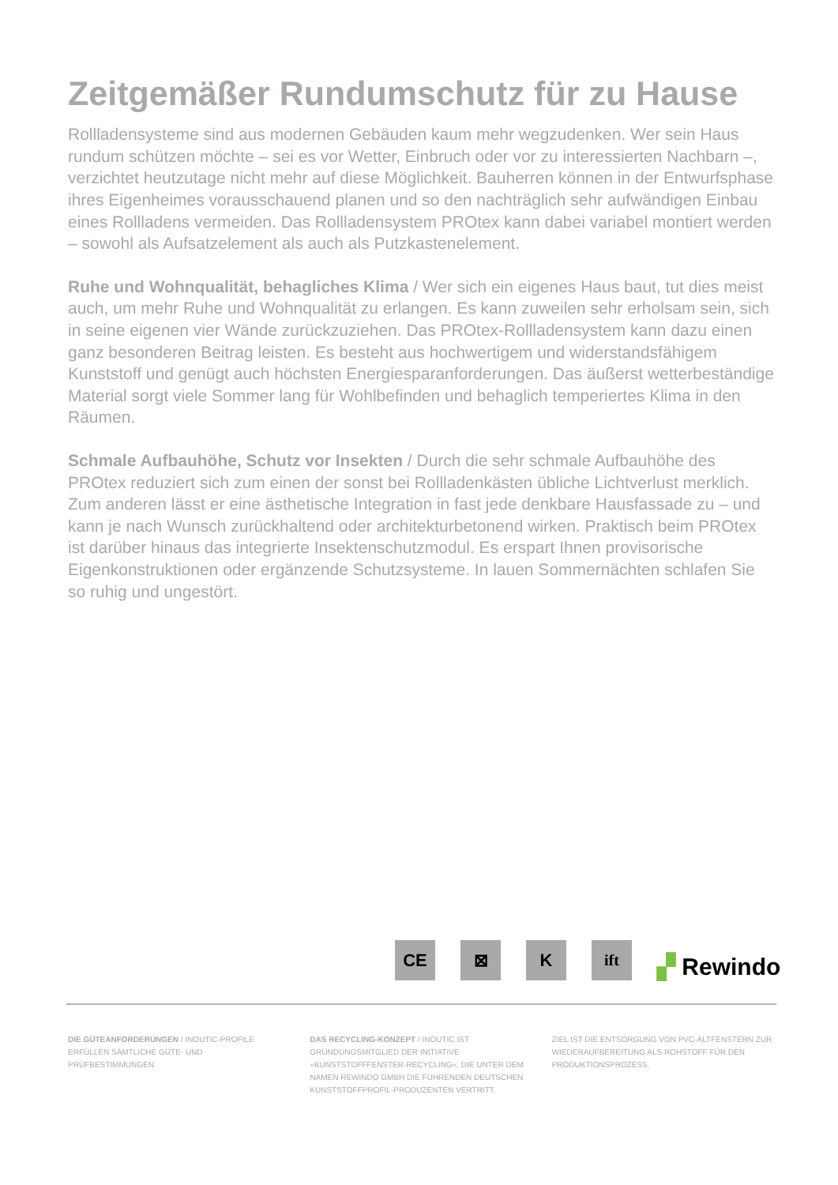Zeitgemäßer Rundumschutz für zu Hause
Rollladensysteme sind aus modernen Gebäuden kaum mehr wegzudenken. Wer sein Haus rundum schützen möchte – sei es vor Wetter, Einbruch oder vor zu interessierten Nachbarn –, verzichtet heutzutage nicht mehr auf diese Möglichkeit. Bauherren können in der Entwurfsphase ihres Eigenheimes vorausschauend planen und so den nachträglich sehr aufwändigen Einbau eines Rollladens vermeiden. Das Rollladensystem PROtex kann dabei variabel montiert werden – sowohl als Aufsatzelement als auch als Putzkastenelement.
Ruhe und Wohnqualität, behagliches Klima / Wer sich ein eigenes Haus baut, tut dies meist auch, um mehr Ruhe und Wohnqualität zu erlangen. Es kann zuweilen sehr erholsam sein, sich in seine eigenen vier Wände zurückzuziehen. Das PROtex-Rollladensystem kann dazu einen ganz besonderen Beitrag leisten. Es besteht aus hochwertigem und widerstandsfähigem Kunststoff und genügt auch höchsten Energiesparanforderungen. Das äußerst wetterbeständige Material sorgt viele Sommer lang für Wohlbefinden und behaglich temperiertes Klima in den Räumen.
Schmale Aufbauhöhe, Schutz vor Insekten / Durch die sehr schmale Aufbauhöhe des PROtex reduziert sich zum einen der sonst bei Rollladenkästen übliche Lichtverlust merklich. Zum anderen lässt er eine ästhetische Integration in fast jede denkbare Hausfassade zu – und kann je nach Wunsch zurückhaltend oder architekturbetonend wirken. Praktisch beim PROtex ist darüber hinaus das integrierte Insektenschutzmodul. Es erspart Ihnen provisorische Eigenkonstruktionen oder ergänzende Schutzsysteme. In lauen Sommernächten schlafen Sie so ruhig und ungestört.
CE
⊠
K
ift
▞ Rewindo
DIE GÜTEANFORDERUNGEN / INOUTIC-PROFILE ERFÜLLEN SÄMTLICHE GÜTE- UND PRÜFBESTIMMUNGEN.
DAS RECYCLING-KONZEPT / INOUTIC IST GRÜNDUNGSMITGLIED DER INITIATIVE »KUNSTSTOFFFENSTER-RECYCLING«, DIE UNTER DEM NAMEN REWINDO GMBH DIE FÜHRENDEN DEUTSCHEN KUNSTSTOFFPROFIL-PRODUZENTEN VERTRITT.
ZIEL IST DIE ENTSORGUNG VON PVC-ALTFENSTERN ZUR WIEDERAUFBEREITUNG ALS ROHSTOFF FÜR DEN PRODUKTIONSPROZESS.